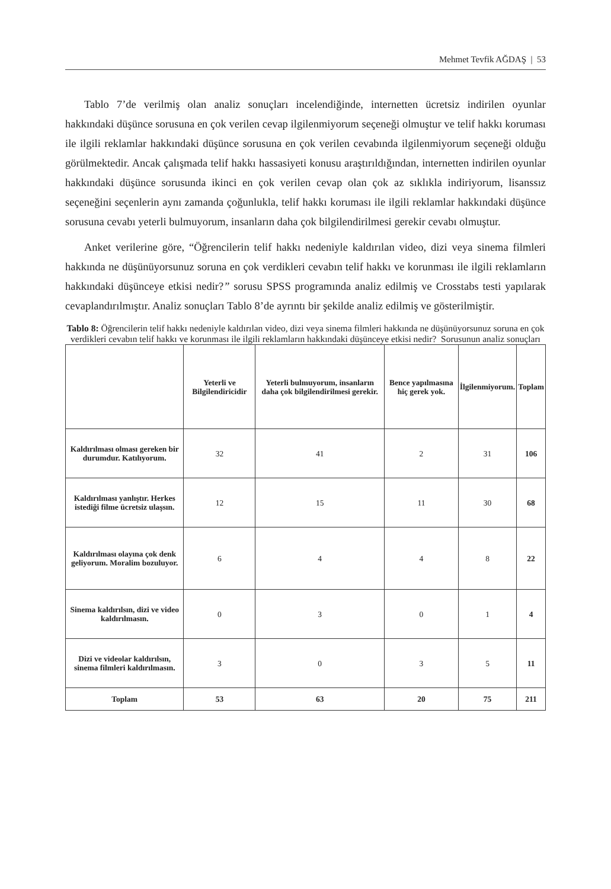Mehmet Tevfik AĞDAŞ | 53
Tablo 7’de verilmiş olan analiz sonuçları incelendiğinde, internetten ücretsiz indirilen oyunlar hakkındaki düşünce sorusuna en çok verilen cevap ilgilenmiyorum seçeneği olmuştur ve telif hakkı koruması ile ilgili reklamlar hakkındaki düşünce sorusuna en çok verilen cevabında ilgilenmiyorum seçeneği olduğu görülmektedir. Ancak çalışmada telif hakkı hassasiyeti konusu araştırıldığından, internetten indirilen oyunlar hakkındaki düşünce sorusunda ikinci en çok verilen cevap olan çok az sıklıkla indiriyorum, lisanssız seçeneğini seçenlerin aynı zamanda çoğunlukla, telif hakkı koruması ile ilgili reklamlar hakkındaki düşünce sorusuna cevabı yeterli bulmuyorum, insanların daha çok bilgilendirilmesi gerekir cevabı olmuştur.
Anket verilerine göre, “Öğrencilerin telif hakkı nedeniyle kaldırılan video, dizi veya sinema filmleri hakkında ne düşünüyorsunuz soruna en çok verdikleri cevabın telif hakkı ve korunması ile ilgili reklamların hakkındaki düşünceye etkisi nedir?” sorusu SPSS programında analiz edilmiş ve Crosstabs testi yapılarak cevaplandırılmıştır. Analiz sonuçları Tablo 8’de ayrıntı bir şekilde analiz edilmiş ve gösterilmiştir.
Tablo 8: Öğrencilerin telif hakkı nedeniyle kaldırılan video, dizi veya sinema filmleri hakkında ne düşünüyorsunuz soruna en çok verdikleri cevabın telif hakkı ve korunması ile ilgili reklamların hakkındaki düşünceye etkisi nedir? Sorusunun analiz sonuçları
| | Yeterli ve Bilgilendiricidir | Yeterli bulmuyorum, insanların daha çok bilgilendirilmesi gerekir. | Bence yapılmasına hiç gerek yok. | İlgilenmiyorum. | Toplam |
| --- | --- | --- | --- | --- | --- |
| Kaldırılması olması gereken bir durumdur. Katılıyorum. | 32 | 41 | 2 | 31 | 106 |
| Kaldırılması yanlıştır. Herkes istediği filme ücretsiz ulaşsın. | 12 | 15 | 11 | 30 | 68 |
| Kaldırılması olayına çok denk geliyorum. Moralim bozuluyor. | 6 | 4 | 4 | 8 | 22 |
| Sinema kaldırılsın, dizi ve video kaldırılmasın. | 0 | 3 | 0 | 1 | 4 |
| Dizi ve videolar kaldırılsın, sinema filmleri kaldırılmasın. | 3 | 0 | 3 | 5 | 11 |
| Toplam | 53 | 63 | 20 | 75 | 211 |